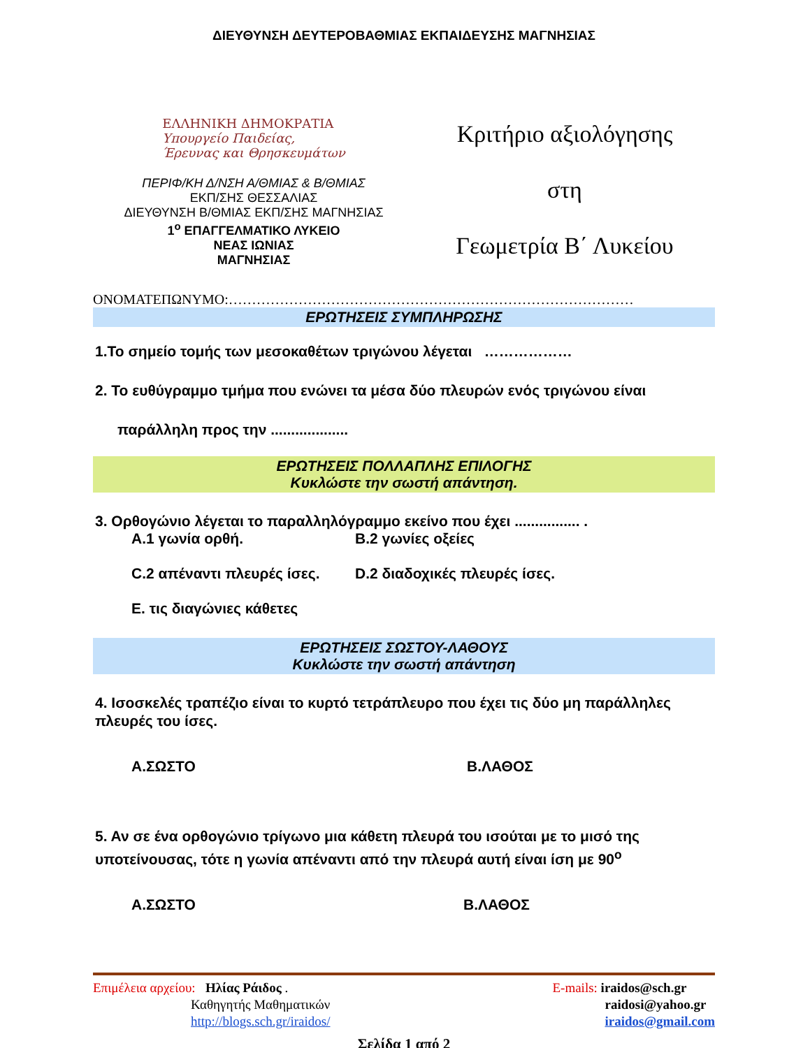ΔΙΕΥΘΥΝΣΗ ΔΕΥΤΕΡΟΒΑΘΜΙΑΣ ΕΚΠΑΙΔΕΥΣΗΣ ΜΑΓΝΗΣΙΑΣ
ΕΛΛΗΝΙΚΗ ΔΗΜΟΚΡΑΤΙΑ
Υπουργείο Παιδείας,
Έρευνας και Θρησκευμάτων
ΠΕΡΙΦ/ΚΗ Δ/ΝΣΗ Α/ΘΜΙΑΣ & Β/ΘΜΙΑΣ
ΕΚΠ/ΣΗΣ ΘΕΣΣΑΛΙΑΣ
ΔΙΕΥΘΥΝΣΗ Β/ΘΜΙΑΣ ΕΚΠ/ΣΗΣ ΜΑΓΝΗΣΙΑΣ
1<sup>ο</sup> ΕΠΑΓΓΕΛΜΑΤΙΚΟ ΛΥΚΕΙΟ
ΝΕΑΣ ΙΩΝΙΑΣ
ΜΑΓΝΗΣΙΑΣ
Κριτήριο αξιολόγησης
στη
Γεωμετρία Β΄ Λυκείου
ΟΝΟΜΑΤΕΠΩΝΥΜΟ:……………………………………………………………………………
ΕΡΩΤΗΣΕΙΣ ΣΥΜΠΛΗΡΩΣΗΣ
1.Το σημείο τομής των μεσοκαθέτων τριγώνου λέγεται ………………
2. Το ευθύγραμμο τμήμα που ενώνει τα μέσα δύο πλευρών ενός τριγώνου είναι
παράλληλη προς την ...................
ΕΡΩΤΗΣΕΙΣ ΠΟΛΛΑΠΛΗΣ ΕΠΙΛΟΓΗΣ
Κυκλώστε την σωστή απάντηση.
3. Ορθογώνιο λέγεται το παραλληλόγραμμο εκείνο που έχει ................ .
Α.1 γωνία ορθή.
Β.2 γωνίες οξείες
C.2 απέναντι πλευρές ίσες.
D.2 διαδοχικές πλευρές ίσες.
Ε. τις διαγώνιες κάθετες
ΕΡΩΤΗΣΕΙΣ ΣΩΣΤΟΥ-ΛΑΘΟΥΣ
Κυκλώστε την σωστή απάντηση
4. Ισοσκελές τραπέζιο είναι το κυρτό τετράπλευρο που έχει τις δύο μη παράλληλες πλευρές του ίσες.
Α.ΣΩΣΤΟ
Β.ΛΑΘΟΣ
5. Αν σε ένα ορθογώνιο τρίγωνο μια κάθετη πλευρά του ισούται με το μισό της υποτείνουσας, τότε η γωνία απέναντι από την πλευρά αυτή είναι ίση με 90<sup>ο</sup>
Α.ΣΩΣΤΟ
Β.ΛΑΘΟΣ
Επιμέλεια αρχείου: Ηλίας Ράιδος .
Καθηγητής Μαθηματικών
http://blogs.sch.gr/iraidos/
E-mails: iraidos@sch.gr
raidosi@yahoo.gr
iraidos@gmail.com
Σελίδα 1 από 2